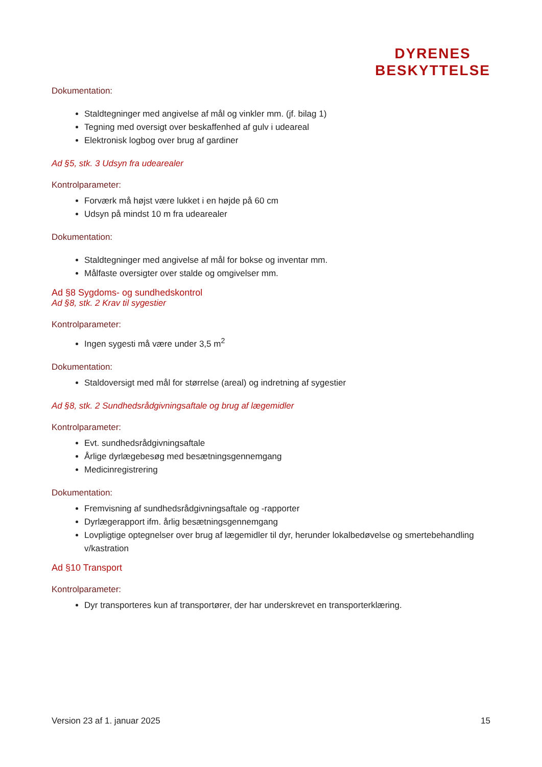DYRENES
BESKYTTELSE
Dokumentation:
Staldtegninger med angivelse af mål og vinkler mm. (jf. bilag 1)
Tegning med oversigt over beskaffenhed af gulv i udeareal
Elektronisk logbog over brug af gardiner
Ad §5, stk. 3 Udsyn fra udearealer
Kontrolparameter:
Forværk må højst være lukket i en højde på 60 cm
Udsyn på mindst 10 m fra udearealer
Dokumentation:
Staldtegninger med angivelse af mål for bokse og inventar mm.
Målfaste oversigter over stalde og omgivelser mm.
Ad §8 Sygdoms- og sundhedskontrol
Ad §8, stk. 2 Krav til sygestier
Kontrolparameter:
Ingen sygesti må være under 3,5 m<sup>2</sup>
Dokumentation:
Staldoversigt med mål for størrelse (areal) og indretning af sygestier
Ad §8, stk. 2 Sundhedsrådgivningsaftale og brug af lægemidler
Kontrolparameter:
Evt. sundhedsrådgivningsaftale
Årlige dyrlægebesøg med besætningsgennemgang
Medicinregistrering
Dokumentation:
Fremvisning af sundhedsrådgivningsaftale og -rapporter
Dyrlægerapport ifm. årlig besætningsgennemgang
Lovpligtige optegnelser over brug af lægemidler til dyr, herunder lokalbedøvelse og smertebehandling v/kastration
Ad §10 Transport
Kontrolparameter:
Dyr transporteres kun af transportører, der har underskrevet en transporterklæring.
Version 23 af 1. januar 2025 15